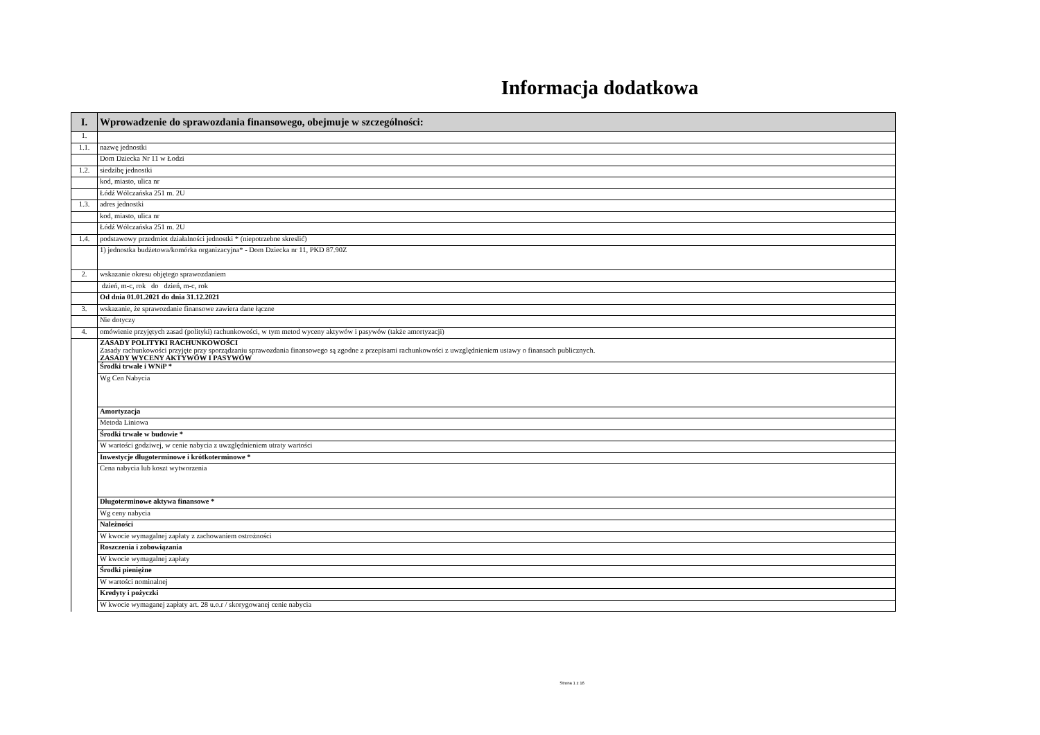Informacja dodatkowa
| I. | Wprowadzenie do sprawozdania finansowego, obejmuje w szczególności: |
| --- | --- |
| 1. | |
| 1.1. | nazwę jednostki |
| | Dom Dziecka Nr 11 w Łodzi |
| 1.2. | siedzibę jednostki |
| | kod, miasto, ulica nr |
| | Łódź Wólczańska 251 m. 2U |
| 1.3. | adres jednostki |
| | kod, miasto, ulica nr |
| | Łódź Wólczańska 251 m. 2U |
| 1.4. | podstawowy przedmiot działalności jednostki * (niepotrzebne skreslić) |
| | 1) jednostka budżetowa/komórka organizacyjna* - Dom Dziecka nr 11, PKD 87.90Z |
| 2. | wskazanie okresu objętego sprawozdaniem |
| | dzień, m-c, rok do dzień, m-c, rok |
| | Od dnia 01.01.2021 do dnia 31.12.2021 |
| 3. | wskazanie, że sprawozdanie finansowe zawiera dane łączne |
| | Nie dotyczy |
| 4. | omówienie przyjętych zasad (polityki) rachunkowości, w tym metod wyceny aktywów i pasywów (także amortyzacji) |
| | ZASADY POLITYKI RACHUNKOWOŚCI Zasady rachunkowości przyjęte przy sporządzaniu sprawozdania finansowego są zgodne z przepisami rachunkowości z uwzględnieniem ustawy o finansach publicznych. ZASADY WYCENY AKTYWÓW I PASYWÓW |
| | Środki trwałe i WNiP * |
| | Wg Cen Nabycia |
| | Amortyzacja |
| | Metoda Liniowa |
| | Środki trwałe w budowie * |
| | W wartości godziwej, w cenie nabycia z uwzględnieniem utraty wartości |
| | Inwestycje długoterminowe i krótkoterminowe * |
| | Cena nabycia lub koszt wytworzenia |
| | Długoterminowe aktywa finansowe * |
| | Wg ceny nabycia |
| | Należności |
| | W kwocie wymagalnej zapłaty z zachowaniem ostrożności |
| | Roszczenia i zobowiązania |
| | W kwocie wymagalnej zapłaty |
| | Środki pieniężne |
| | W wartości nominalnej |
| | Kredyty i pożyczki |
| | W kwocie wymaganej zapłaty art. 28 u.o.r / skorygowanej cenie nabycia |
Strona 1 z 16